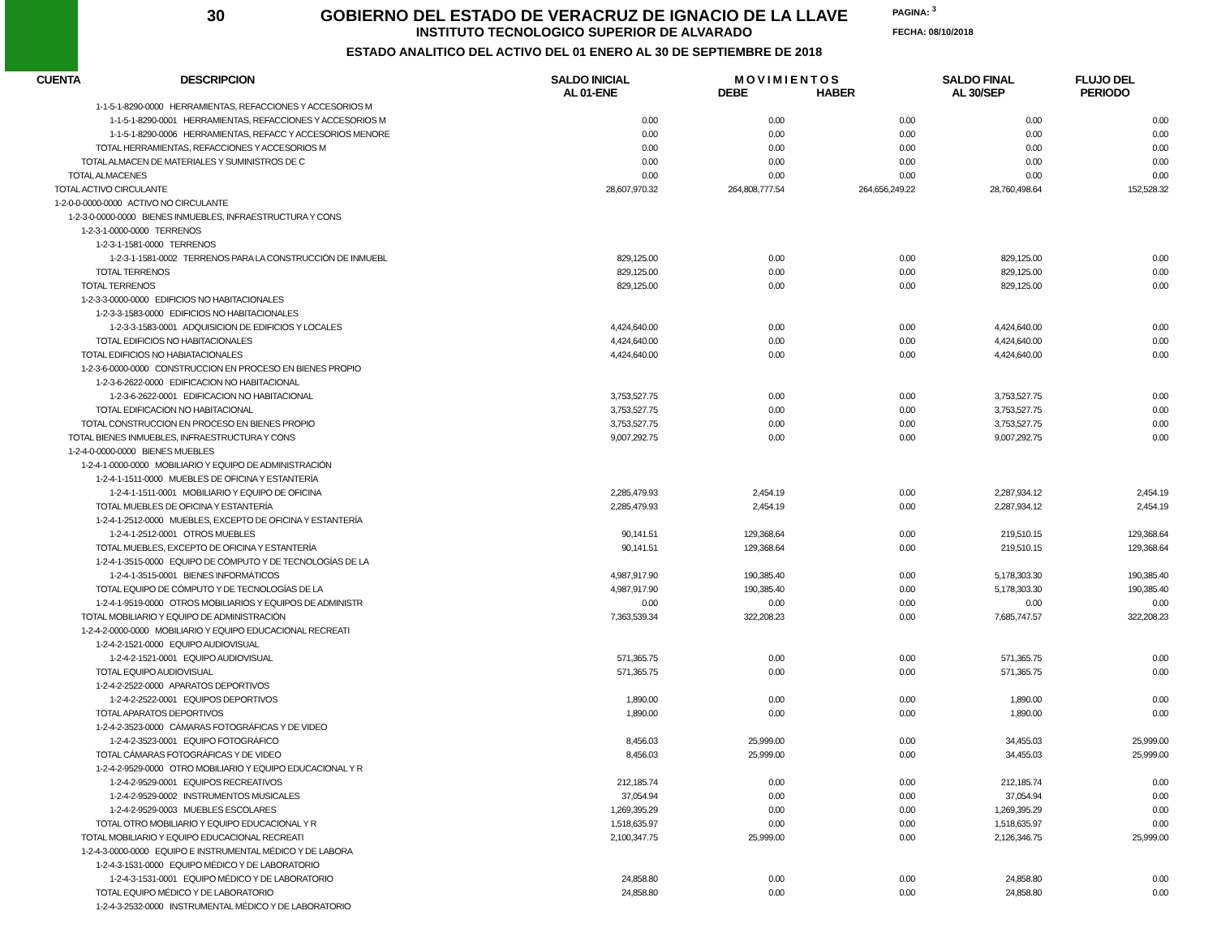30 GOBIERNO DEL ESTADO DE VERACRUZ DE IGNACIO DE LA LLAVE
INSTITUTO TECNOLOGICO SUPERIOR DE ALVARADO
ESTADO ANALITICO DEL ACTIVO DEL 01 ENERO AL 30 DE SEPTIEMBRE DE 2018
PAGINA: <sup>3</sup>
FECHA: 08/10/2018
| CUENTA DESCRIPCION | SALDO INICIAL AL 01-ENE | M O V I M I E N T O S DEBE HABER | | SALDO FINAL AL 30/SEP | FLUJO DEL PERIODO |
| --- | --- | --- | --- | --- | --- |
| 1-1-5-1-8290-0000 HERRAMIENTAS, REFACCIONES Y ACCESORIOS M | | | | | |
| 1-1-5-1-8290-0001 HERRAMIENTAS, REFACCIONES Y ACCESORIOS M | 0.00 | 0.00 | 0.00 | 0.00 | 0.00 |
| 1-1-5-1-8290-0006 HERRAMIENTAS, REFACC Y ACCESORIOS MENORE | 0.00 | 0.00 | 0.00 | 0.00 | 0.00 |
| TOTAL HERRAMIENTAS, REFACCIONES Y ACCESORIOS M | 0.00 | 0.00 | 0.00 | 0.00 | 0.00 |
| TOTAL ALMACEN DE MATERIALES Y SUMINISTROS DE C | 0.00 | 0.00 | 0.00 | 0.00 | 0.00 |
| TOTAL ALMACENES | 0.00 | 0.00 | 0.00 | 0.00 | 0.00 |
| TOTAL ACTIVO CIRCULANTE | 28,607,970.32 | 264,808,777.54 | 264,656,249.22 | 28,760,498.64 | 152,528.32 |
| 1-2-0-0-0000-0000 ACTIVO NO CIRCULANTE | | | | | |
| 1-2-3-0-0000-0000 BIENES INMUEBLES, INFRAESTRUCTURA Y CONS | | | | | |
| 1-2-3-1-0000-0000 TERRENOS | | | | | |
| 1-2-3-1-1581-0000 TERRENOS | | | | | |
| 1-2-3-1-1581-0002 TERRENOS PARA LA CONSTRUCCIÓN DE INMUEBL | 829,125.00 | 0.00 | 0.00 | 829,125.00 | 0.00 |
| TOTAL TERRENOS | 829,125.00 | 0.00 | 0.00 | 829,125.00 | 0.00 |
| TOTAL TERRENOS | 829,125.00 | 0.00 | 0.00 | 829,125.00 | 0.00 |
| 1-2-3-3-0000-0000 EDIFICIOS NO HABITACIONALES | | | | | |
| 1-2-3-3-1583-0000 EDIFICIOS NO HABITACIONALES | | | | | |
| 1-2-3-3-1583-0001 ADQUISICION DE EDIFICIOS Y LOCALES | 4,424,640.00 | 0.00 | 0.00 | 4,424,640.00 | 0.00 |
| TOTAL EDIFICIOS NO HABITACIONALES | 4,424,640.00 | 0.00 | 0.00 | 4,424,640.00 | 0.00 |
| TOTAL EDIFICIOS NO HABIATACIONALES | 4,424,640.00 | 0.00 | 0.00 | 4,424,640.00 | 0.00 |
| 1-2-3-6-0000-0000 CONSTRUCCION EN PROCESO EN BIENES PROPIO | | | | | |
| 1-2-3-6-2622-0000 EDIFICACION NO HABITACIONAL | | | | | |
| 1-2-3-6-2622-0001 EDIFICACION NO HABITACIONAL | 3,753,527.75 | 0.00 | 0.00 | 3,753,527.75 | 0.00 |
| TOTAL EDIFICACION NO HABITACIONAL | 3,753,527.75 | 0.00 | 0.00 | 3,753,527.75 | 0.00 |
| TOTAL CONSTRUCCION EN PROCESO EN BIENES PROPIO | 3,753,527.75 | 0.00 | 0.00 | 3,753,527.75 | 0.00 |
| TOTAL BIENES INMUEBLES, INFRAESTRUCTURA Y CONS | 9,007,292.75 | 0.00 | 0.00 | 9,007,292.75 | 0.00 |
| 1-2-4-0-0000-0000 BIENES MUEBLES | | | | | |
| 1-2-4-1-0000-0000 MOBILIARIO Y EQUIPO DE ADMINISTRACIÓN | | | | | |
| 1-2-4-1-1511-0000 MUEBLES DE OFICINA Y ESTANTERÍA | | | | | |
| 1-2-4-1-1511-0001 MOBILIARIO Y EQUIPO DE OFICINA | 2,285,479.93 | 2,454.19 | 0.00 | 2,287,934.12 | 2,454.19 |
| TOTAL MUEBLES DE OFICINA Y ESTANTERÍA | 2,285,479.93 | 2,454.19 | 0.00 | 2,287,934.12 | 2,454.19 |
| 1-2-4-1-2512-0000 MUEBLES, EXCEPTO DE OFICINA Y ESTANTERÍA | | | | | |
| 1-2-4-1-2512-0001 OTROS MUEBLES | 90,141.51 | 129,368.64 | 0.00 | 219,510.15 | 129,368.64 |
| TOTAL MUEBLES, EXCEPTO DE OFICINA Y ESTANTERÍA | 90,141.51 | 129,368.64 | 0.00 | 219,510.15 | 129,368.64 |
| 1-2-4-1-3515-0000 EQUIPO DE CÓMPUTO Y DE TECNOLOGÍAS DE LA | | | | | |
| 1-2-4-1-3515-0001 BIENES INFORMÁTICOS | 4,987,917.90 | 190,385.40 | 0.00 | 5,178,303.30 | 190,385.40 |
| TOTAL EQUIPO DE CÓMPUTO Y DE TECNOLOGÍAS DE LA | 4,987,917.90 | 190,385.40 | 0.00 | 5,178,303.30 | 190,385.40 |
| 1-2-4-1-9519-0000 OTROS MOBILIARIOS Y EQUIPOS DE ADMINISTR | 0.00 | 0.00 | 0.00 | 0.00 | 0.00 |
| TOTAL MOBILIARIO Y EQUIPO DE ADMINISTRACIÓN | 7,363,539.34 | 322,208.23 | 0.00 | 7,685,747.57 | 322,208.23 |
| 1-2-4-2-0000-0000 MOBILIARIO Y EQUIPO EDUCACIONAL RECREATI | | | | | |
| 1-2-4-2-1521-0000 EQUIPO AUDIOVISUAL | | | | | |
| 1-2-4-2-1521-0001 EQUIPO AUDIOVISUAL | 571,365.75 | 0.00 | 0.00 | 571,365.75 | 0.00 |
| TOTAL EQUIPO AUDIOVISUAL | 571,365.75 | 0.00 | 0.00 | 571,365.75 | 0.00 |
| 1-2-4-2-2522-0000 APARATOS DEPORTIVOS | | | | | |
| 1-2-4-2-2522-0001 EQUIPOS DEPORTIVOS | 1,890.00 | 0.00 | 0.00 | 1,890.00 | 0.00 |
| TOTAL APARATOS DEPORTIVOS | 1,890.00 | 0.00 | 0.00 | 1,890.00 | 0.00 |
| 1-2-4-2-3523-0000 CÁMARAS FOTOGRÁFICAS Y DE VIDEO | | | | | |
| 1-2-4-2-3523-0001 EQUIPO FOTOGRÁFICO | 8,456.03 | 25,999.00 | 0.00 | 34,455.03 | 25,999.00 |
| TOTAL CÁMARAS FOTOGRÁFICAS Y DE VIDEO | 8,456.03 | 25,999.00 | 0.00 | 34,455.03 | 25,999.00 |
| 1-2-4-2-9529-0000 OTRO MOBILIARIO Y EQUIPO EDUCACIONAL Y R | | | | | |
| 1-2-4-2-9529-0001 EQUIPOS RECREATIVOS | 212,185.74 | 0.00 | 0.00 | 212,185.74 | 0.00 |
| 1-2-4-2-9529-0002 INSTRUMENTOS MUSICALES | 37,054.94 | 0.00 | 0.00 | 37,054.94 | 0.00 |
| 1-2-4-2-9529-0003 MUEBLES ESCOLARES | 1,269,395.29 | 0.00 | 0.00 | 1,269,395.29 | 0.00 |
| TOTAL OTRO MOBILIARIO Y EQUIPO EDUCACIONAL Y R | 1,518,635.97 | 0.00 | 0.00 | 1,518,635.97 | 0.00 |
| TOTAL MOBILIARIO Y EQUIPO EDUCACIONAL RECREATI | 2,100,347.75 | 25,999.00 | 0.00 | 2,126,346.75 | 25,999.00 |
| 1-2-4-3-0000-0000 EQUIPO E INSTRUMENTAL MÉDICO Y DE LABORA | | | | | |
| 1-2-4-3-1531-0000 EQUIPO MÉDICO Y DE LABORATORIO | | | | | |
| 1-2-4-3-1531-0001 EQUIPO MÉDICO Y DE LABORATORIO | 24,858.80 | 0.00 | 0.00 | 24,858.80 | 0.00 |
| TOTAL EQUIPO MÉDICO Y DE LABORATORIO | 24,858.80 | 0.00 | 0.00 | 24,858.80 | 0.00 |
| 1-2-4-3-2532-0000 INSTRUMENTAL MÉDICO Y DE LABORATORIO | | | | | |